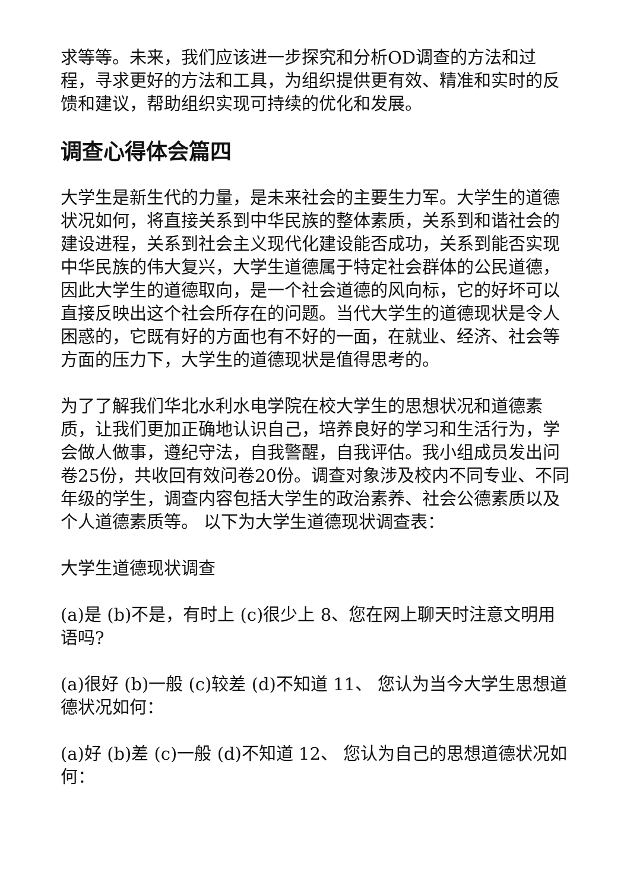求等等。未来，我们应该进一步探究和分析OD调查的方法和过程，寻求更好的方法和工具，为组织提供更有效、精准和实时的反馈和建议，帮助组织实现可持续的优化和发展。
调查心得体会篇四
大学生是新生代的力量，是未来社会的主要生力军。大学生的道德状况如何，将直接关系到中华民族的整体素质，关系到和谐社会的建设进程，关系到社会主义现代化建设能否成功，关系到能否实现中华民族的伟大复兴，大学生道德属于特定社会群体的公民道德，因此大学生的道德取向，是一个社会道德的风向标，它的好坏可以直接反映出这个社会所存在的问题。当代大学生的道德现状是令人困惑的，它既有好的方面也有不好的一面，在就业、经济、社会等方面的压力下，大学生的道德现状是值得思考的。
为了了解我们华北水利水电学院在校大学生的思想状况和道德素质，让我们更加正确地认识自己，培养良好的学习和生活行为，学会做人做事，遵纪守法，自我警醒，自我评估。我小组成员发出问卷25份，共收回有效问卷20份。调查对象涉及校内不同专业、不同年级的学生，调查内容包括大学生的政治素养、社会公德素质以及个人道德素质等。 以下为大学生道德现状调查表：
大学生道德现状调查
(a)是 (b)不是，有时上 (c)很少上 8、您在网上聊天时注意文明用语吗?
(a)很好 (b)一般 (c)较差 (d)不知道 11、 您认为当今大学生思想道德状况如何：
(a)好 (b)差 (c)一般 (d)不知道 12、 您认为自己的思想道德状况如何：